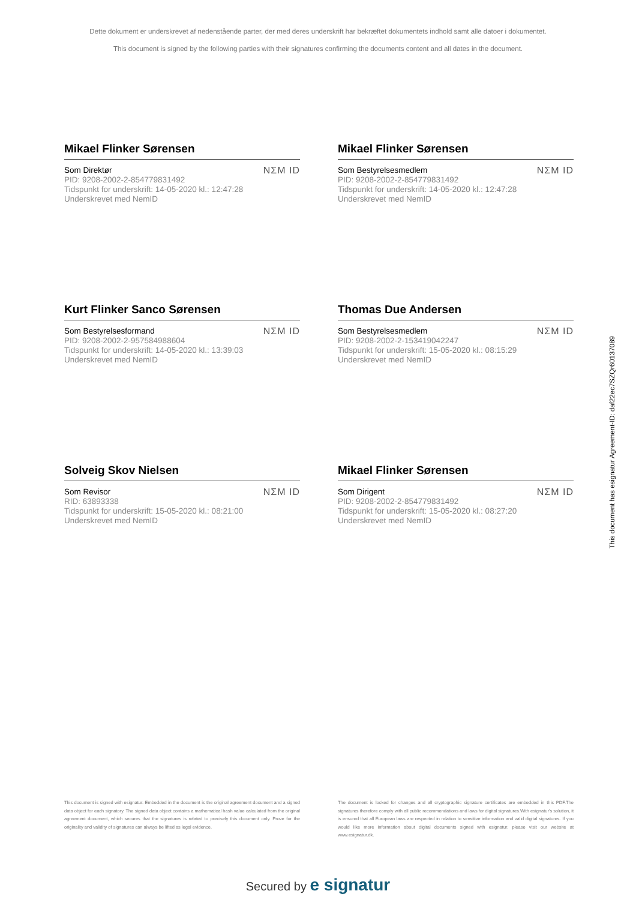Dette dokument er underskrevet af nedenstående parter, der med deres underskrift har bekræftet dokumentets indhold samt alle datoer i dokumentet.
This document is signed by the following parties with their signatures confirming the documents content and all dates in the document.
Mikael Flinker Sørensen
Som Direktør
PID: 9208-2002-2-854779831492
Tidspunkt for underskrift: 14-05-2020 kl.: 12:47:28
Underskrevet med NemID
NΣM ID
Mikael Flinker Sørensen
Som Bestyrelsesmedlem
PID: 9208-2002-2-854779831492
Tidspunkt for underskrift: 14-05-2020 kl.: 12:47:28
Underskrevet med NemID
NΣM ID
Kurt Flinker Sanco Sørensen
Som Bestyrelsesformand
PID: 9208-2002-2-957584988604
Tidspunkt for underskrift: 14-05-2020 kl.: 13:39:03
Underskrevet med NemID
NΣM ID
Thomas Due Andersen
Som Bestyrelsesmedlem
PID: 9208-2002-2-153419042247
Tidspunkt for underskrift: 15-05-2020 kl.: 08:15:29
Underskrevet med NemID
NΣM ID
Solveig Skov Nielsen
Som Revisor
RID: 63893338
Tidspunkt for underskrift: 15-05-2020 kl.: 08:21:00
Underskrevet med NemID
NΣM ID
Mikael Flinker Sørensen
Som Dirigent
PID: 9208-2002-2-854779831492
Tidspunkt for underskrift: 15-05-2020 kl.: 08:27:20
Underskrevet med NemID
NΣM ID
This document is signed with esignatur. Embedded in the document is the original agreement document and a signed data object for each signatory. The signed data object contains a mathematical hash value calculated from the original agreement document, which secures that the signatures is related to precisely this document only. Prove for the originality and validity of signatures can always be lifted as legal evidence.
The document is locked for changes and all cryptographic signature certificates are embedded in this PDF.The signatures therefore comply with all public recommendations and laws for digital signatures.With esignatur's solution, it is ensured that all European laws are respected in relation to sensitive information and valid digital signatures. If you would like more information about digital documents signed with esignatur, please visit our website at www.esignatur.dk.
Secured by e signatur
This document has esignatur Agreement-ID: daf22ec7SZQr60137089